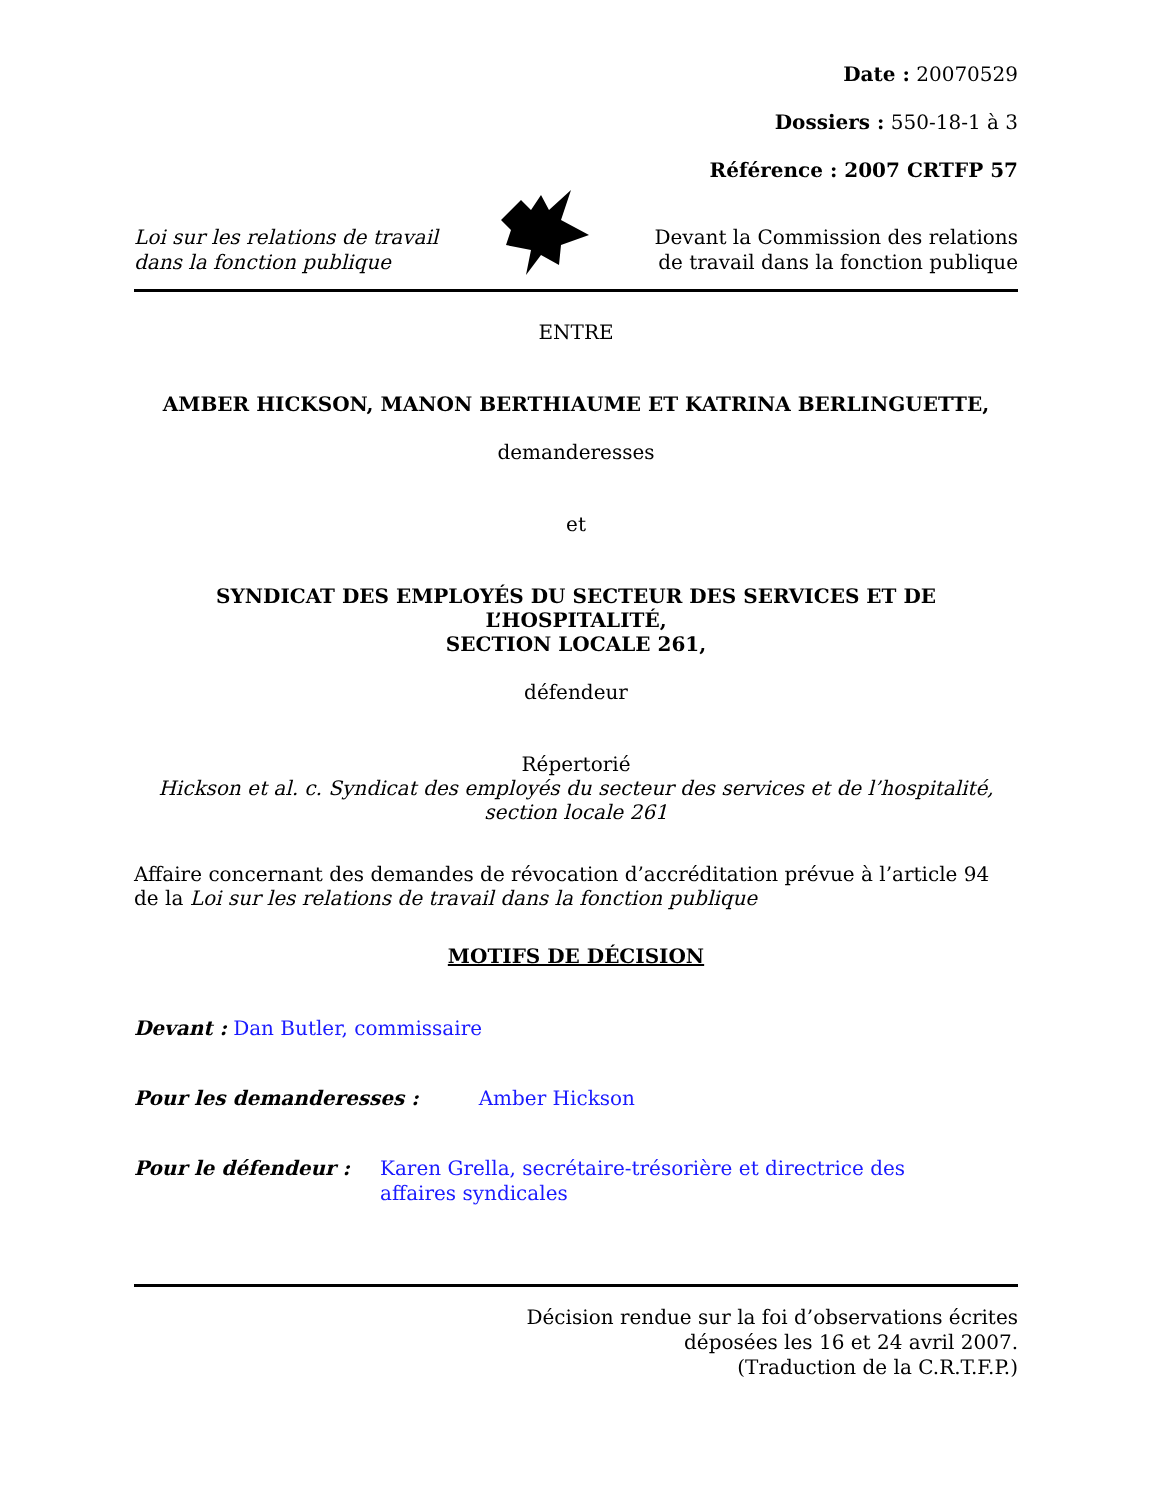Date : 20070529
Dossiers : 550-18-1 à 3
Référence : 2007 CRTFP 57
Loi sur les relations de travail
dans la fonction publique
Devant la Commission des relations
de travail dans la fonction publique
ENTRE
AMBER HICKSON, MANON BERTHIAUME ET KATRINA BERLINGUETTE,
demanderesses
et
SYNDICAT DES EMPLOYÉS DU SECTEUR DES SERVICES ET DE L’HOSPITALITÉ,
SECTION LOCALE 261,
défendeur
Répertorié
Hickson et al. c. Syndicat des employés du secteur des services et de l’hospitalité,
section locale 261
Affaire concernant des demandes de révocation d’accréditation prévue à l’article 94 de la Loi sur les relations de travail dans la fonction publique
MOTIFS DE DÉCISION
Devant : Dan Butler, commissaire
Pour les demanderesses : Amber Hickson
Pour le défendeur : Karen Grella, secrétaire-trésorière et directrice des affaires syndicales
Décision rendue sur la foi d’observations écrites
déposées les 16 et 24 avril 2007.
(Traduction de la C.R.T.F.P.)